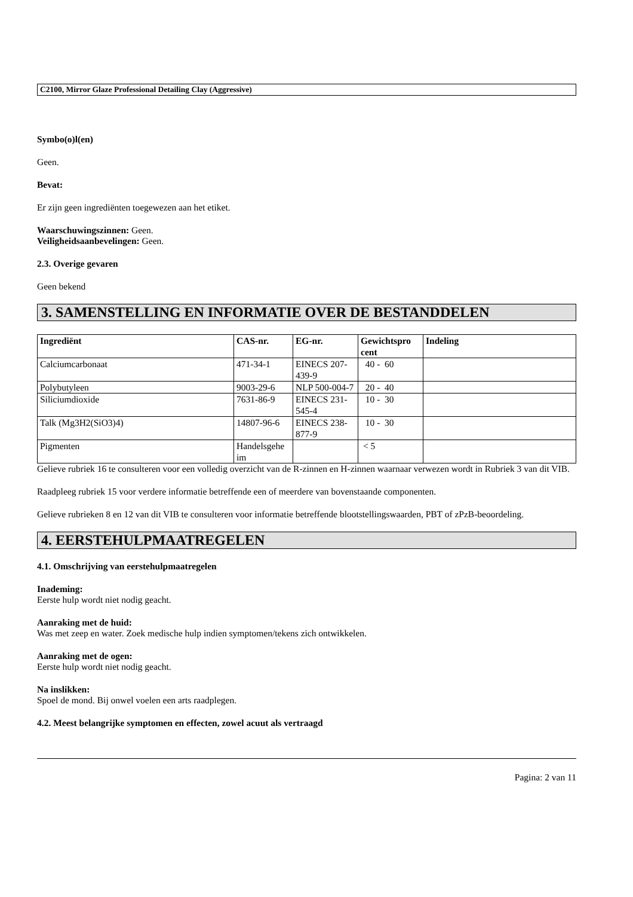C2100, Mirror Glaze Professional Detailing Clay (Aggressive)
Symbo(o)l(en)
Geen.
Bevat:
Er zijn geen ingrediënten toegewezen aan het etiket.
Waarschuwingszinnen: Geen.
Veiligheidsaanbevelingen: Geen.
2.3. Overige gevaren
Geen bekend
3. SAMENSTELLING EN INFORMATIE OVER DE BESTANDDELEN
| Ingrediënt | CAS-nr. | EG-nr. | Gewichtspro cent | Indeling |
| --- | --- | --- | --- | --- |
| Calciumcarbonaat | 471-34-1 | EINECS 207-439-9 | 40 - 60 | |
| Polybutyleen | 9003-29-6 | NLP 500-004-7 | 20 - 40 | |
| Siliciumdioxide | 7631-86-9 | EINECS 231-545-4 | 10 - 30 | |
| Talk (Mg3H2(SiO3)4) | 14807-96-6 | EINECS 238-877-9 | 10 - 30 | |
| Pigmenten | Handelsgehe im | | < 5 | |
Gelieve rubriek 16 te consulteren voor een volledig overzicht van de R-zinnen en H-zinnen waarnaar verwezen wordt in Rubriek 3 van dit VIB.
Raadpleeg rubriek 15 voor verdere informatie betreffende een of meerdere van bovenstaande componenten.
Gelieve rubrieken 8 en 12 van dit VIB te consulteren voor informatie betreffende blootstellingswaarden, PBT of zPzB-beoordeling.
4. EERSTEHULPMAATREGELEN
4.1. Omschrijving van eerstehulpmaatregelen
Inademing:
Eerste hulp wordt niet nodig geacht.
Aanraking met de huid:
Was met zeep en water. Zoek medische hulp indien symptomen/tekens zich ontwikkelen.
Aanraking met de ogen:
Eerste hulp wordt niet nodig geacht.
Na inslikken:
Spoel de mond. Bij onwel voelen een arts raadplegen.
4.2. Meest belangrijke symptomen en effecten, zowel acuut als vertraagd
Pagina: 2 van 11